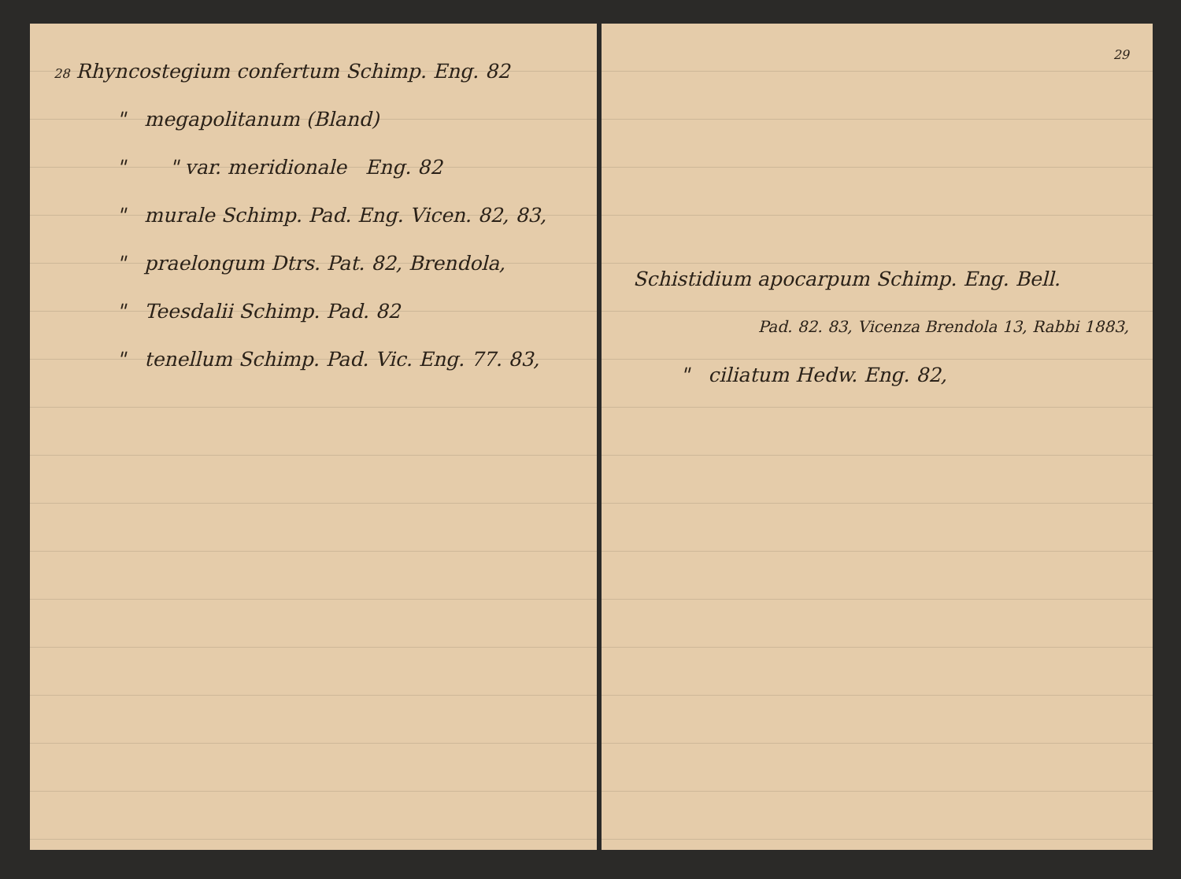28 Rhyncostegium confertum Schimp. Eng. 82
" megapolitanum (Bland)
" " var. meridionale Eng. 82
" murale Schimp. Pad. Eng. Vicen. 82, 83,
" praelongum Dtrs. Pat. 82, Brendola,
" Teesdalii Schimp. Pad. 82
" tenellum Schimp. Pad. Vic. Eng. 77. 83,
29
Schistidium apocarpum Schimp. Eng. Bell.
Pad. 82. 83, Vicenza Brendola 13, Rabbi 1883,
" ciliatum Hedw. Eng. 82,